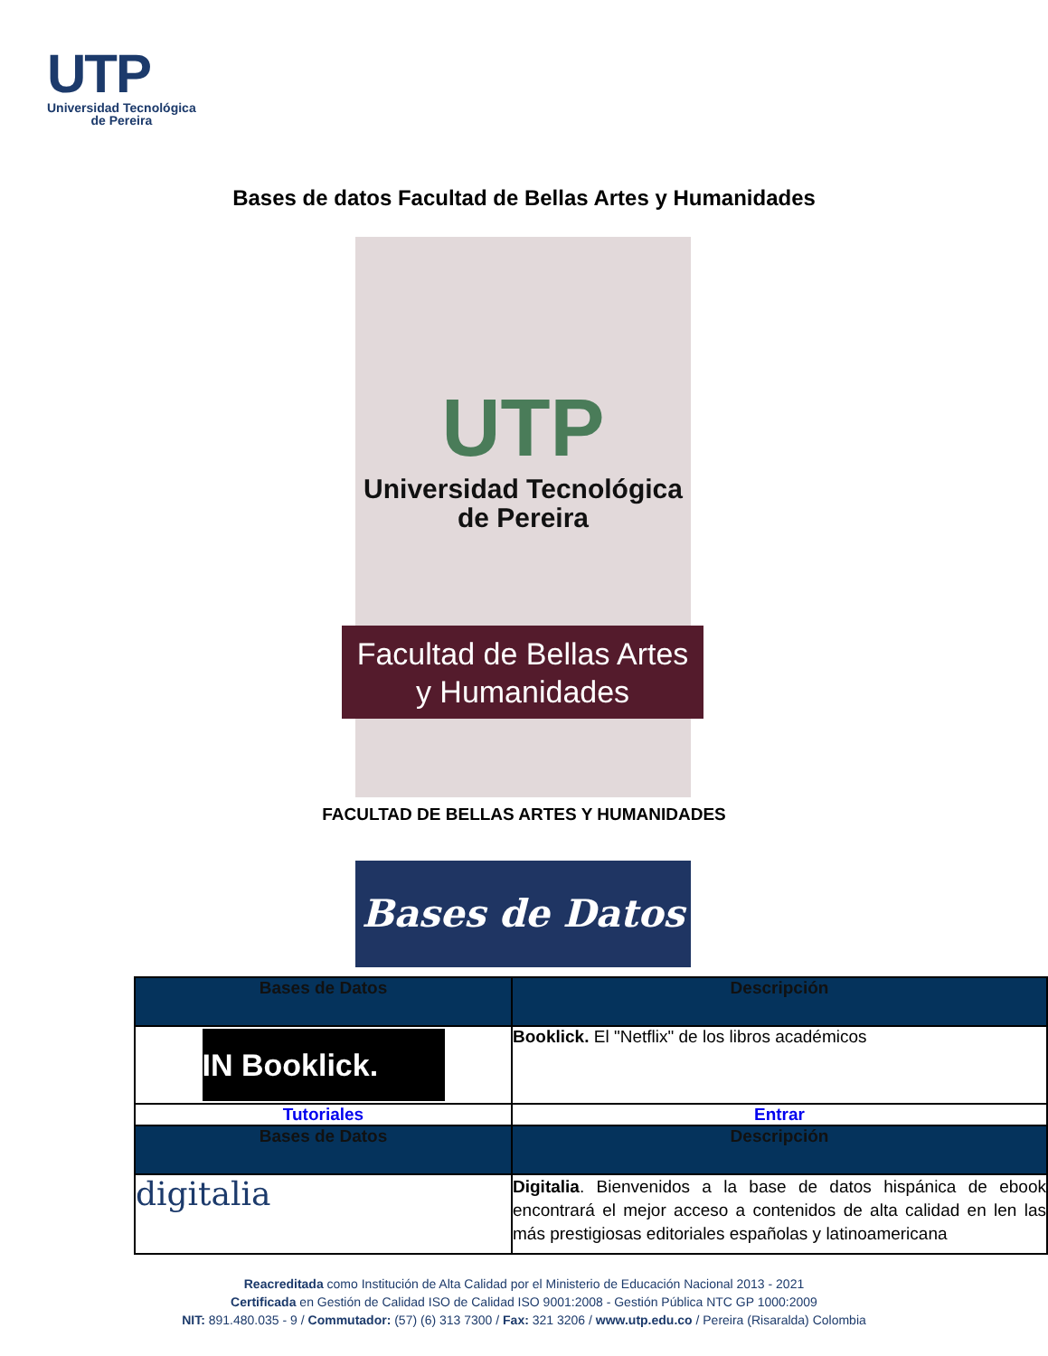UTP
Universidad Tecnológica
de Pereira
Bases de datos Facultad de Bellas Artes y Humanidades
UTP
Universidad Tecnológica
de Pereira
Facultad de Bellas Artes
y Humanidades
FACULTAD DE BELLAS ARTES Y HUMANIDADES
Bases de Datos
| Bases de Datos | Descripción |
| --- | --- |
| IN Booklick. | Booklick. El "Netflix" de los libros académicos |
| Tutoriales | Entrar |
| Bases de Datos | Descripción |
| digitalia | Digitalia . Bienvenidos a la base de datos hispánica de ebook encontrará el mejor acceso a contenidos de alta calidad en len las más prestigiosas editoriales españolas y latinoamericana |
Reacreditada como Institución de Alta Calidad por el Ministerio de Educación Nacional 2013 - 2021
Certificada en Gestión de Calidad ISO de Calidad ISO 9001:2008 - Gestión Pública NTC GP 1000:2009
NIT: 891.480.035 - 9 / Commutador: (57) (6) 313 7300 / Fax: 321 3206 / www.utp.edu.co / Pereira (Risaralda) Colombia